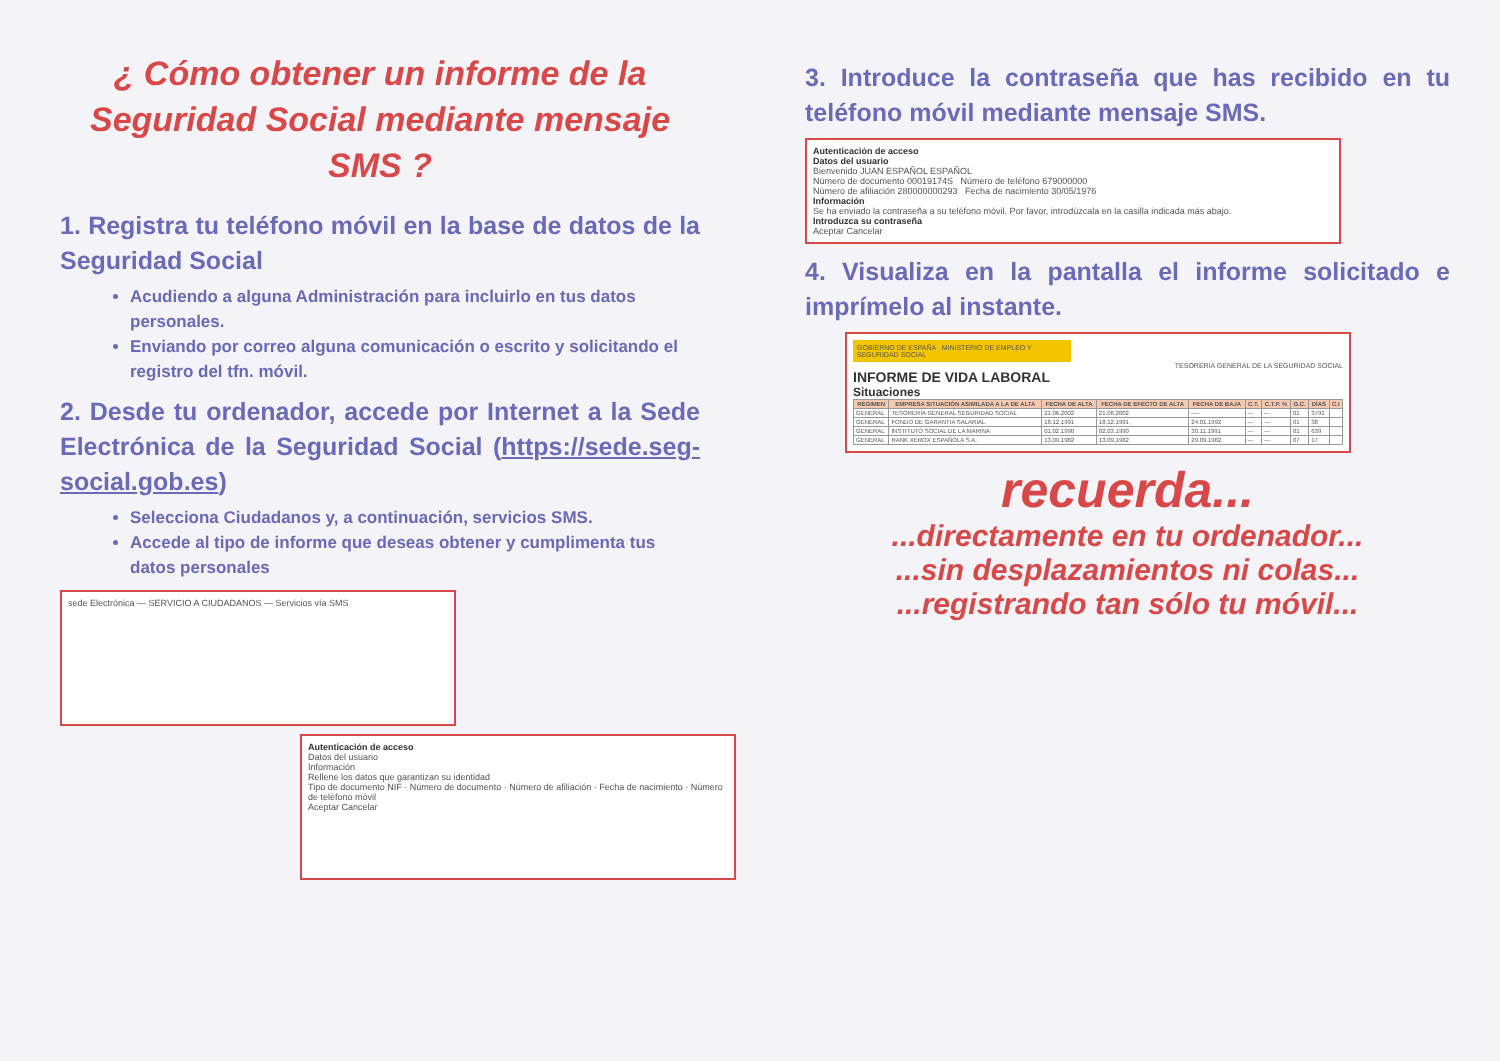¿ Cómo obtener un informe de la Seguridad Social mediante mensaje SMS ?
1. Registra tu teléfono móvil en la base de datos de la Seguridad Social
Acudiendo a alguna Administración para incluirlo en tus datos personales.
Enviando por correo alguna comunicación o escrito y solicitando el registro del tfn. móvil.
2. Desde tu ordenador, accede por Internet a la Sede Electrónica de la Seguridad Social (https://sede.seg-social.gob.es)
Selecciona Ciudadanos y, a continuación, servicios SMS.
Accede al tipo de informe que deseas obtener y cumplimenta tus datos personales
sede Electrónica — SERVICIO A CIUDADANOS — Servicios vía SMS
Autenticación de acceso
Datos del usuario
Información
Rellene los datos que garantizan su identidad
Tipo de documento NIF · Número de documento · Número de afiliación · Fecha de nacimiento · Número de teléfono móvil
Aceptar Cancelar
3. Introduce la contraseña que has recibido en tu teléfono móvil mediante mensaje SMS.
Autenticación de acceso
Datos del usuario
Bienvenido JUAN ESPAÑOL ESPAÑOL
Número de documento 00019174S Número de teléfono 679000000
Número de afiliación 280000000293 Fecha de nacimiento 30/05/1976
Información
Se ha enviado la contraseña a su teléfono móvil. Por favor, introdúzcala en la casilla indicada más abajo.
Introduzca su contraseña
Aceptar Cancelar
4. Visualiza en la pantalla el informe solicitado e imprímelo al instante.
GOBIERNO DE ESPAÑA MINISTERIO DE EMPLEO Y SEGURIDAD SOCIAL
TESORERÍA GENERAL DE LA SEGURIDAD SOCIAL
INFORME DE VIDA LABORAL
Situaciones
| RÉGIMEN | EMPRESA SITUACIÓN ASIMILADA A LA DE ALTA | FECHA DE ALTA | FECHA DE EFECTO DE ALTA | FECHA DE BAJA | C.T. | C.T.P. % | G.C. | DÍAS | C.I |
| --- | --- | --- | --- | --- | --- | --- | --- | --- | --- |
| GENERAL | TESORERIA GENERAL SEGURIDAD SOCIAL | 21.06.2002 | 21.06.2002 | ---- | --- | --- | 01 | 3791 | |
| GENERAL | FONDO DE GARANTIA SALARIAL | 18.12.1991 | 18.12.1991 | 24.01.1992 | --- | --- | 01 | 38 | |
| GENERAL | INSTITUTO SOCIAL DE LA MARINA | 01.02.1990 | 02.03.1990 | 30.11.1991 | --- | --- | 01 | 639 | |
| GENERAL | RANK XEROX ESPAÑOLA S.A. | 13.09.1982 | 13.09.1982 | 29.09.1982 | --- | --- | 07 | 17 | |
recuerda...
...directamente en tu ordenador...
...sin desplazamientos ni colas...
...registrando tan sólo tu móvil...